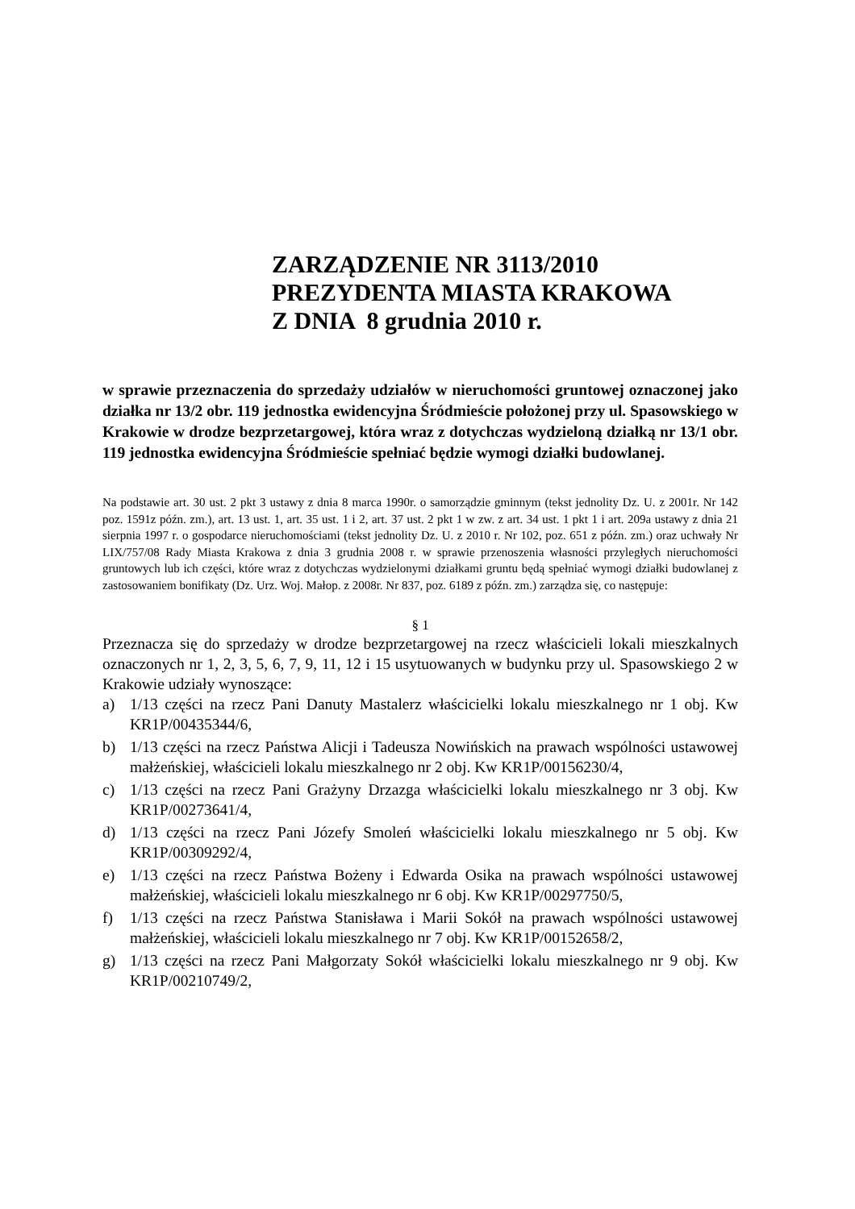ZARZĄDZENIE NR 3113/2010
PREZYDENTA MIASTA KRAKOWA
Z DNIA 8 grudnia 2010 r.
w sprawie przeznaczenia do sprzedaży udziałów w nieruchomości gruntowej oznaczonej jako działka nr 13/2 obr. 119 jednostka ewidencyjna Śródmieście położonej przy ul. Spasowskiego w Krakowie w drodze bezprzetargowej, która wraz z dotychczas wydzieloną działką nr 13/1 obr. 119 jednostka ewidencyjna Śródmieście spełniać będzie wymogi działki budowlanej.
Na podstawie art. 30 ust. 2 pkt 3 ustawy z dnia 8 marca 1990r. o samorządzie gminnym (tekst jednolity Dz. U. z 2001r. Nr 142 poz. 1591z późn. zm.), art. 13 ust. 1, art. 35 ust. 1 i 2, art. 37 ust. 2 pkt 1 w zw. z art. 34 ust. 1 pkt 1 i art. 209a ustawy z dnia 21 sierpnia 1997 r. o gospodarce nieruchomościami (tekst jednolity Dz. U. z 2010 r. Nr 102, poz. 651 z późn. zm.) oraz uchwały Nr LIX/757/08 Rady Miasta Krakowa z dnia 3 grudnia 2008 r. w sprawie przenoszenia własności przyległych nieruchomości gruntowych lub ich części, które wraz z dotychczas wydzielonymi działkami gruntu będą spełniać wymogi działki budowlanej z zastosowaniem bonifikaty (Dz. Urz. Woj. Małop. z 2008r. Nr 837, poz. 6189 z późn. zm.) zarządza się, co następuje:
§ 1
Przeznacza się do sprzedaży w drodze bezprzetargowej na rzecz właścicieli lokali mieszkalnych oznaczonych nr 1, 2, 3, 5, 6, 7, 9, 11, 12 i 15 usytuowanych w budynku przy ul. Spasowskiego 2 w Krakowie udziały wynoszące:
a) 1/13 części na rzecz Pani Danuty Mastalerz właścicielki lokalu mieszkalnego nr 1 obj. Kw KR1P/00435344/6,
b) 1/13 części na rzecz Państwa Alicji i Tadeusza Nowińskich na prawach wspólności ustawowej małżeńskiej, właścicieli lokalu mieszkalnego nr 2 obj. Kw KR1P/00156230/4,
c) 1/13 części na rzecz Pani Grażyny Drzazga właścicielki lokalu mieszkalnego nr 3 obj. Kw KR1P/00273641/4,
d) 1/13 części na rzecz Pani Józefy Smoleń właścicielki lokalu mieszkalnego nr 5 obj. Kw KR1P/00309292/4,
e) 1/13 części na rzecz Państwa Bożeny i Edwarda Osika na prawach wspólności ustawowej małżeńskiej, właścicieli lokalu mieszkalnego nr 6 obj. Kw KR1P/00297750/5,
f) 1/13 części na rzecz Państwa Stanisława i Marii Sokół na prawach wspólności ustawowej małżeńskiej, właścicieli lokalu mieszkalnego nr 7 obj. Kw KR1P/00152658/2,
g) 1/13 części na rzecz Pani Małgorzaty Sokół właścicielki lokalu mieszkalnego nr 9 obj. Kw KR1P/00210749/2,